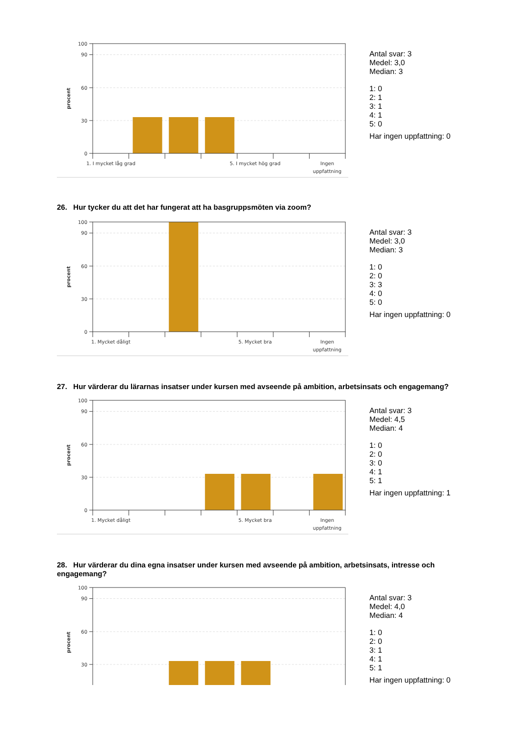100
90
60
30
0
procent
1. I mycket låg grad
5. I mycket hög grad
Ingen
uppfattning
Antal svar: 3
Medel: 3,0
Median: 3
1: 0
2: 1
3: 1
4: 1
5: 0
Har ingen uppfattning: 0
26. Hur tycker du att det har fungerat att ha basgruppsmöten via zoom?
100
90
60
30
0
procent
1. Mycket dåligt
5. Mycket bra
Ingen
uppfattning
Antal svar: 3
Medel: 3,0
Median: 3
1: 0
2: 0
3: 3
4: 0
5: 0
Har ingen uppfattning: 0
27. Hur värderar du lärarnas insatser under kursen med avseende på ambition, arbetsinsats och engagemang?
100
90
60
30
0
procent
1. Mycket dåligt
5. Mycket bra
Ingen
uppfattning
Antal svar: 3
Medel: 4,5
Median: 4
1: 0
2: 0
3: 0
4: 1
5: 1
Har ingen uppfattning: 1
28. Hur värderar du dina egna insatser under kursen med avseende på ambition, arbetsinsats, intresse och engagemang?
100
90
60
30
procent
Antal svar: 3
Medel: 4,0
Median: 4
1: 0
2: 0
3: 1
4: 1
5: 1
Har ingen uppfattning: 0